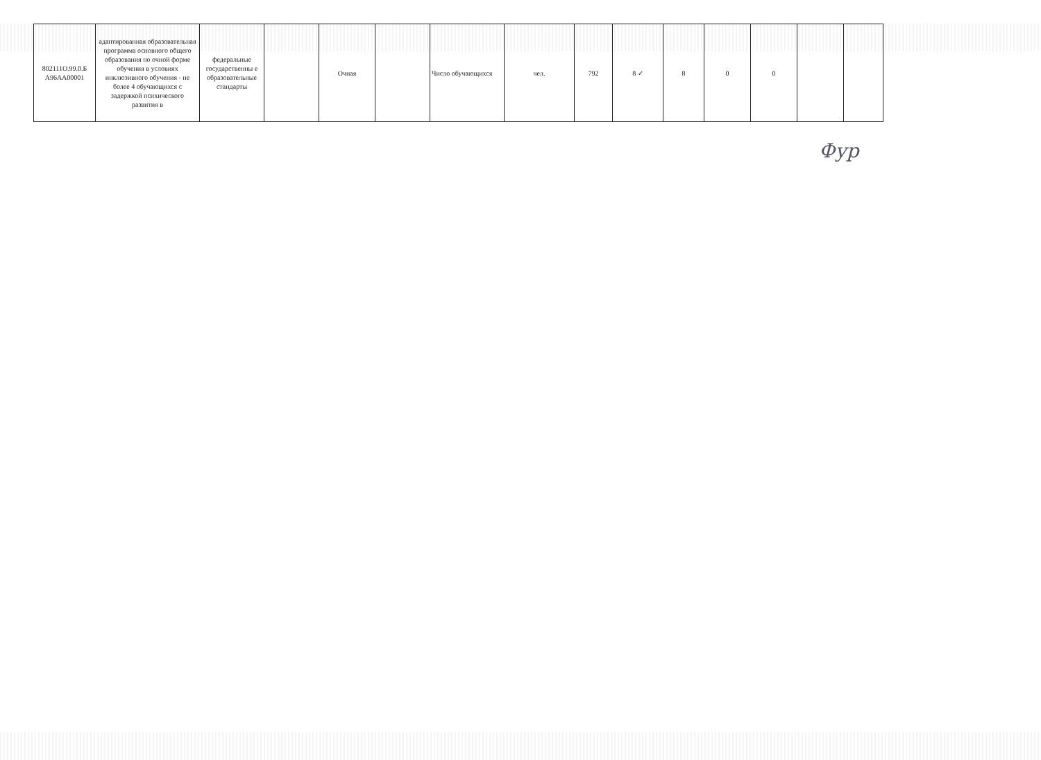| 802111О.99.0.Б А96АА00001 | адаптированная образовательная программа основного общего образования по очной форме обучения в условиях инклюзивного обучения - не более 4 обучающихся с задержкой психического развития в | федеральные государственны е образовательные стандарты | | Очная | | Число обучающихся | чел. | 792 | 8 ✓ | 8 | 0 | 0 | | |
Фур